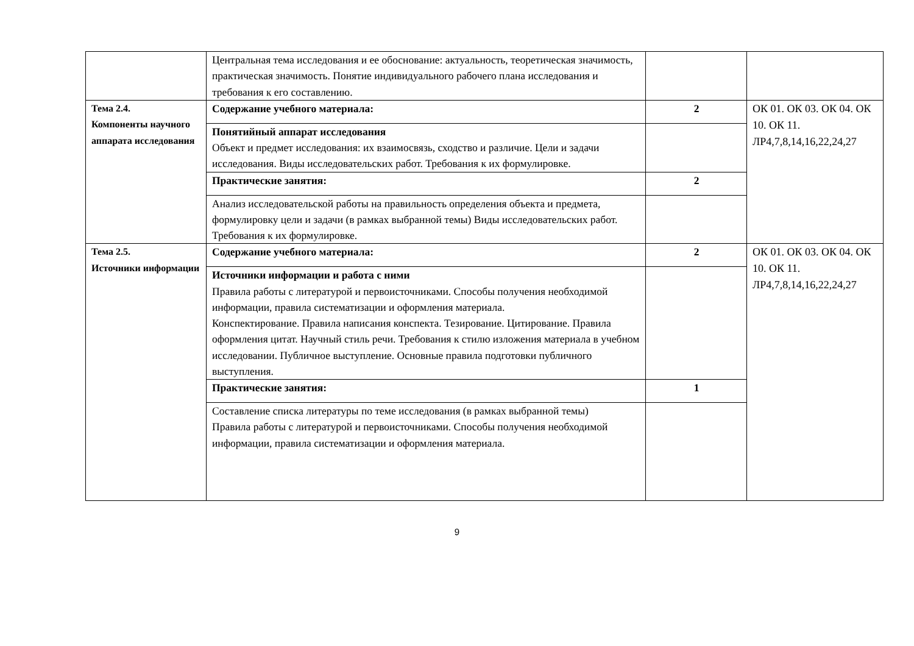| | Центральная тема исследования и ее обоснование: актуальность, теоретическая значимость, практическая значимость. Понятие индивидуального рабочего плана исследования и требования к его составлению. | | |
| Тема 2.4. Компоненты научного аппарата исследования | Содержание учебного материала: | 2 | ОК 01. ОК 03. ОК 04. ОК 10. ОК 11. ЛР4,7,8,14,16,22,24,27 |
| | Понятийный аппарат исследования Объект и предмет исследования: их взаимосвязь, сходство и различие. Цели и задачи исследования. Виды исследовательских работ. Требования к их формулировке. | | |
| | Практические занятия: | 2 | |
| | Анализ исследовательской работы на правильность определения объекта и предмета, формулировку цели и задачи (в рамках выбранной темы) Виды исследовательских работ. Требования к их формулировке. | | |
| Тема 2.5. Источники информации | Содержание учебного материала: | 2 | ОК 01. ОК 03. ОК 04. ОК 10. ОК 11. ЛР4,7,8,14,16,22,24,27 |
| | Источники информации и работа с ними Правила работы с литературой и первоисточниками. Способы получения необходимой информации, правила систематизации и оформления материала. Конспектирование. Правила написания конспекта. Тезирование. Цитирование. Правила оформления цитат. Научный стиль речи. Требования к стилю изложения материала в учебном исследовании. Публичное выступление. Основные правила подготовки публичного выступления. | | |
| | Практические занятия: | 1 | |
| | Составление списка литературы по теме исследования (в рамках выбранной темы) Правила работы с литературой и первоисточниками. Способы получения необходимой информации, правила систематизации и оформления материала. | | |
9